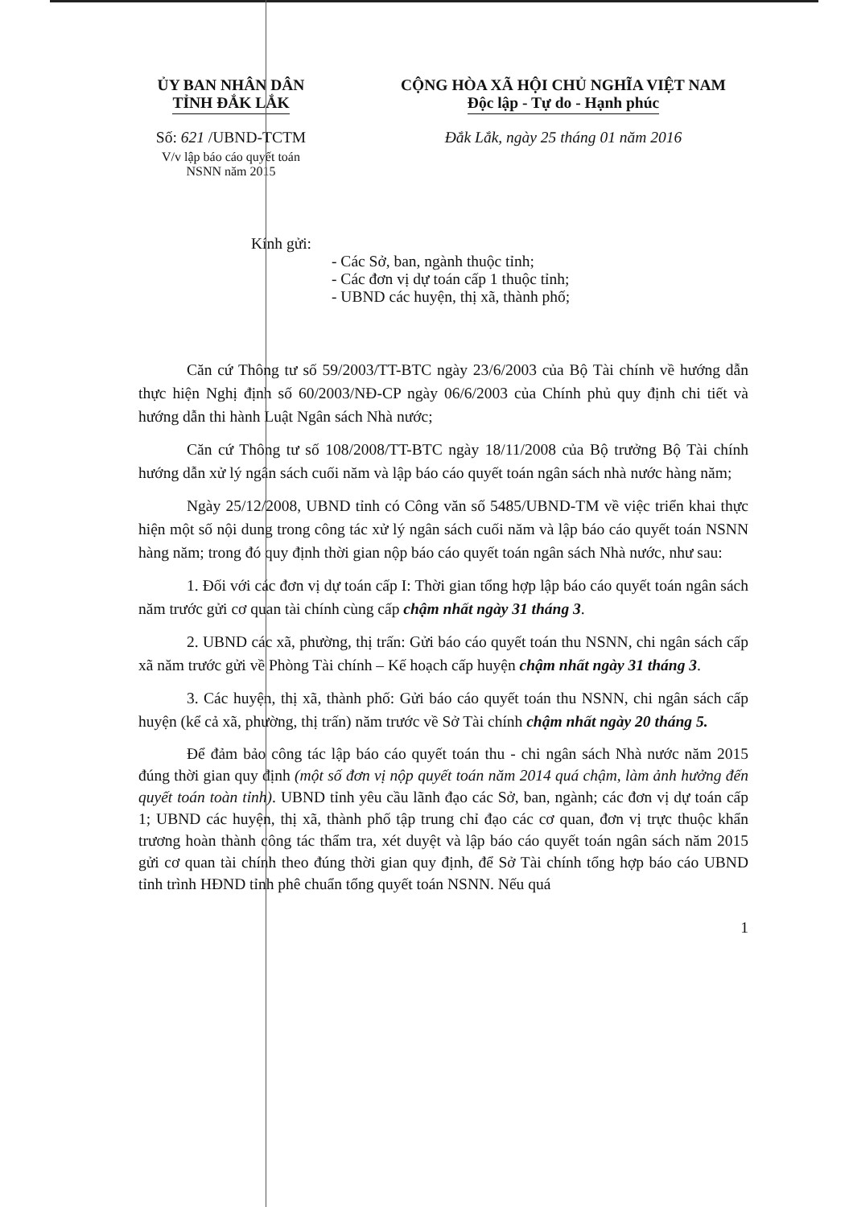ỦY BAN NHÂN DÂN
TỈNH ĐẮK LẮK
Số: 621 /UBND-TCTM
V/v lập báo cáo quyết toán
NSNN năm 2015
CỘNG HÒA XÃ HỘI CHỦ NGHĨA VIỆT NAM
Độc lập - Tự do - Hạnh phúc
Đắk Lắk, ngày 25 tháng 01 năm 2016
Kính gửi:
- Các Sở, ban, ngành thuộc tỉnh;
- Các đơn vị dự toán cấp 1 thuộc tỉnh;
- UBND các huyện, thị xã, thành phố;
Căn cứ Thông tư số 59/2003/TT-BTC ngày 23/6/2003 của Bộ Tài chính về hướng dẫn thực hiện Nghị định số 60/2003/NĐ-CP ngày 06/6/2003 của Chính phủ quy định chi tiết và hướng dẫn thi hành Luật Ngân sách Nhà nước;
Căn cứ Thông tư số 108/2008/TT-BTC ngày 18/11/2008 của Bộ trưởng Bộ Tài chính hướng dẫn xử lý ngân sách cuối năm và lập báo cáo quyết toán ngân sách nhà nước hàng năm;
Ngày 25/12/2008, UBND tỉnh có Công văn số 5485/UBND-TM về việc triển khai thực hiện một số nội dung trong công tác xử lý ngân sách cuối năm và lập báo cáo quyết toán NSNN hàng năm; trong đó quy định thời gian nộp báo cáo quyết toán ngân sách Nhà nước, như sau:
1. Đối với các đơn vị dự toán cấp I: Thời gian tổng hợp lập báo cáo quyết toán ngân sách năm trước gửi cơ quan tài chính cùng cấp chậm nhất ngày 31 tháng 3.
2. UBND các xã, phường, thị trấn: Gửi báo cáo quyết toán thu NSNN, chi ngân sách cấp xã năm trước gửi về Phòng Tài chính – Kế hoạch cấp huyện chậm nhất ngày 31 tháng 3.
3. Các huyện, thị xã, thành phố: Gửi báo cáo quyết toán thu NSNN, chi ngân sách cấp huyện (kể cả xã, phường, thị trấn) năm trước về Sở Tài chính chậm nhất ngày 20 tháng 5.
Để đảm bảo công tác lập báo cáo quyết toán thu - chi ngân sách Nhà nước năm 2015 đúng thời gian quy định (một số đơn vị nộp quyết toán năm 2014 quá chậm, làm ảnh hưởng đến quyết toán toàn tỉnh). UBND tỉnh yêu cầu lãnh đạo các Sở, ban, ngành; các đơn vị dự toán cấp 1; UBND các huyện, thị xã, thành phố tập trung chỉ đạo các cơ quan, đơn vị trực thuộc khẩn trương hoàn thành công tác thẩm tra, xét duyệt và lập báo cáo quyết toán ngân sách năm 2015 gửi cơ quan tài chính theo đúng thời gian quy định, để Sở Tài chính tổng hợp báo cáo UBND tỉnh trình HĐND tỉnh phê chuẩn tổng quyết toán NSNN. Nếu quá
1